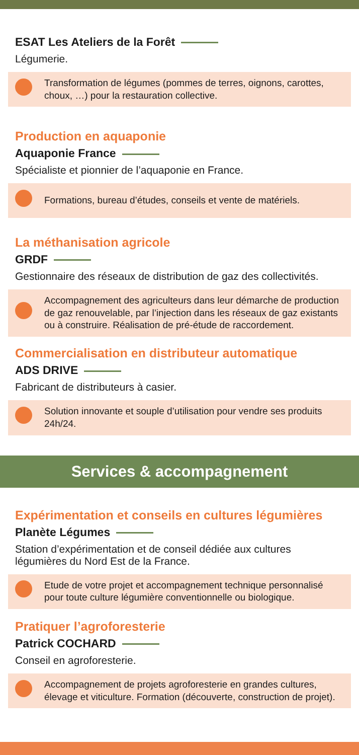ESAT Les Ateliers de la Forêt
Légumerie.
Transformation de légumes (pommes de terres, oignons, carottes, choux, …) pour la restauration collective.
Production en aquaponie
Aquaponie France
Spécialiste et pionnier de l’aquaponie en France.
Formations, bureau d’études, conseils et vente de matériels.
La méthanisation agricole
GRDF
Gestionnaire des réseaux de distribution de gaz des collectivités.
Accompagnement des agriculteurs dans leur démarche de production de gaz renouvelable, par l’injection dans les réseaux de gaz existants ou à construire. Réalisation de pré-étude de raccordement.
Commercialisation en distributeur automatique
ADS DRIVE
Fabricant de distributeurs à casier.
Solution innovante et souple d’utilisation pour vendre ses produits 24h/24.
Services & accompagnement
Expérimentation et conseils en cultures légumières
Planète Légumes
Station d’expérimentation et de conseil dédiée aux cultures légumières du Nord Est de la France.
Etude de votre projet et accompagnement technique personnalisé pour toute culture légumière conventionnelle ou biologique.
Pratiquer l’agroforesterie
Patrick COCHARD
Conseil en agroforesterie.
Accompagnement de projets agroforesterie en grandes cultures, élevage et viticulture. Formation (découverte, construction de projet).